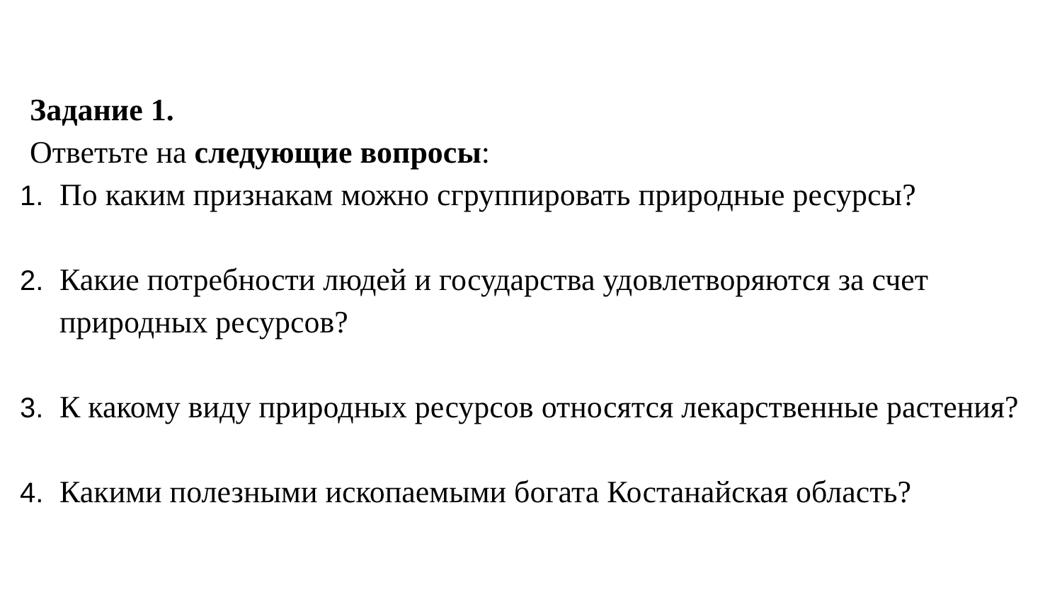Задание 1.
Ответьте на следующие вопросы:
1. По каким признакам можно сгруппировать природные ресурсы?
2. Какие потребности людей и государства удовлетворяются за счет природных ресурсов?
3. К какому виду природных ресурсов относятся лекарственные растения?
4. Какими полезными ископаемыми богата Костанайская область?